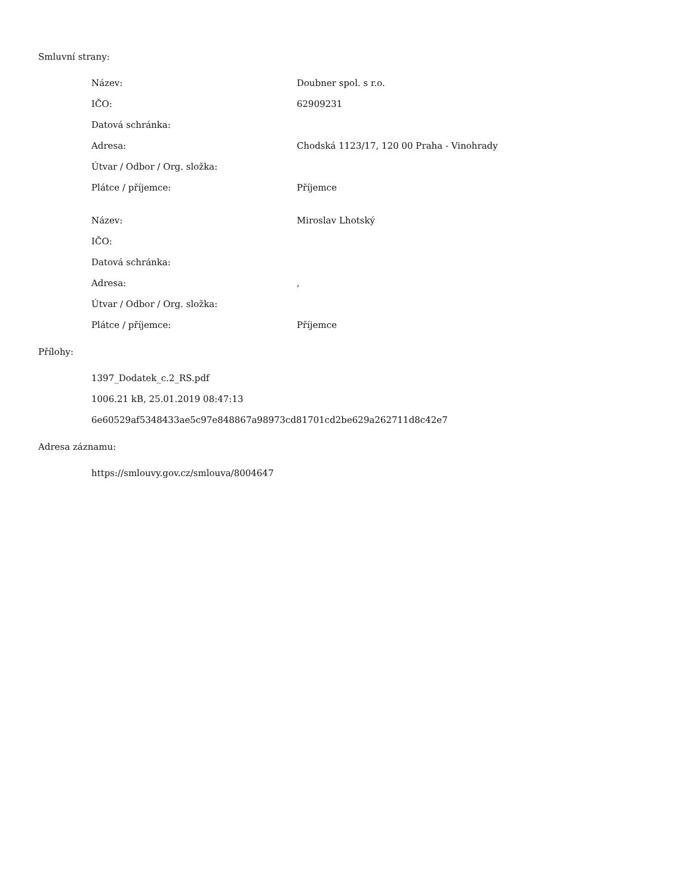Smluvní strany:
| Název: | Doubner spol. s r.o. |
| IČO: | 62909231 |
| Datová schránka: | |
| Adresa: | Chodská 1123/17, 120 00 Praha - Vinohrady |
| Útvar / Odbor / Org. složka: | |
| Plátce / příjemce: | Příjemce |
| Název: | Miroslav Lhotský |
| IČO: | |
| Datová schránka: | |
| Adresa: | , |
| Útvar / Odbor / Org. složka: | |
| Plátce / příjemce: | Příjemce |
Přílohy:
1397_Dodatek_c.2_RS.pdf
1006.21 kB, 25.01.2019 08:47:13
6e60529af5348433ae5c97e848867a98973cd81701cd2be629a262711d8c42e7
Adresa záznamu:
https://smlouvy.gov.cz/smlouva/8004647